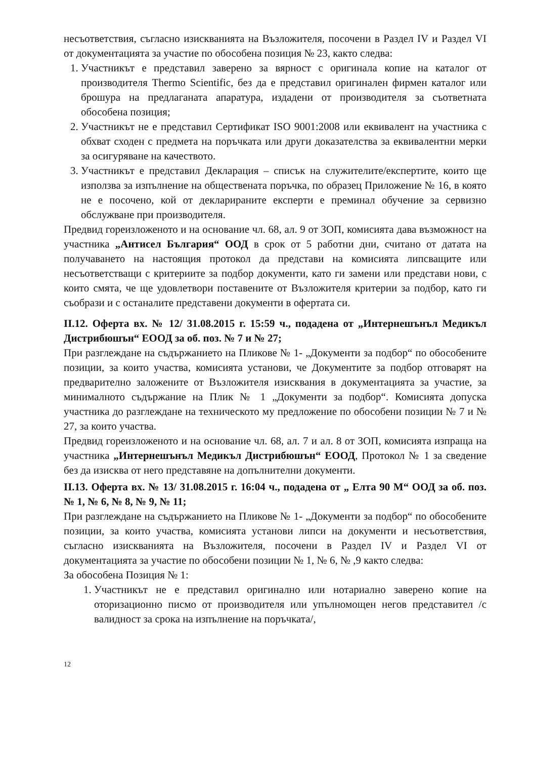несъответствия, съгласно изискванията на Възложителя, посочени в Раздел IV и Раздел VI от документацията за участие по обособена позиция № 23, както следва:
1. Участникът е представил заверено за вярност с оригинала копие на каталог от производителя Thermo Scientific, без да е представил оригинален фирмен каталог или брошура на предлаганата апаратура, издадени от производителя за съответната обособена позиция;
2. Участникът не е представил Сертификат ISO 9001:2008 или еквивалент на участника с обхват сходен с предмета на поръчката или други доказателства за еквивалентни мерки за осигуряване на качеството.
3. Участникът е представил Декларация – списък на служителите/експертите, които ще използва за изпълнение на обществената поръчка, по образец Приложение № 16, в която не е посочено, кой от декларираните експерти е преминал обучение за сервизно обслужване при производителя.
Предвид гореизложеното и на основание чл. 68, ал. 9 от ЗОП, комисията дава възможност на участника „Антисел България“ ООД в срок от 5 работни дни, считано от датата на получаването на настоящия протокол да представи на комисията липсващите или несъответстващи с критериите за подбор документи, като ги замени или представи нови, с които смята, че ще удовлетвори поставените от Възложителя критерии за подбор, като ги съобрази и с останалите представени документи в офертата си.
II.12. Оферта вх. № 12/ 31.08.2015 г. 15:59 ч., подадена от „Интернешънъл Медикъл Дистрибюшън“ ЕООД за об. поз. № 7 и № 27;
При разглеждане на съдържанието на Пликове № 1- „Документи за подбор“ по обособените позиции, за които участва, комисията установи, че Документите за подбор отговарят на предварително заложените от Възложителя изисквания в документацията за участие, за минималното съдържание на Плик № 1 „Документи за подбор“. Комисията допуска участника до разглеждане на техническото му предложение по обособени позиции № 7 и № 27, за които участва.
Предвид гореизложеното и на основание чл. 68, ал. 7 и ал. 8 от ЗОП, комисията изпраща на участника „Интернешънъл Медикъл Дистрибюшън“ ЕООД, Протокол № 1 за сведение без да изисква от него представяне на допълнителни документи.
II.13. Оферта вх. № 13/ 31.08.2015 г. 16:04 ч., подадена от „ Елта 90 М“ ООД за об. поз. № 1, № 6, № 8, № 9, № 11;
При разглеждане на съдържанието на Пликове № 1- „Документи за подбор“ по обособените позиции, за които участва, комисията установи липси на документи и несъответствия, съгласно изискванията на Възложителя, посочени в Раздел IV и Раздел VI от документацията за участие по обособени позиции № 1, № 6, № ,9 както следва:
За обособена Позиция № 1:
1. Участникът не е представил оригинално или нотариално заверено копие на оторизационно писмо от производителя или упълномощен негов представител /с валидност за срока на изпълнение на поръчката/,
12